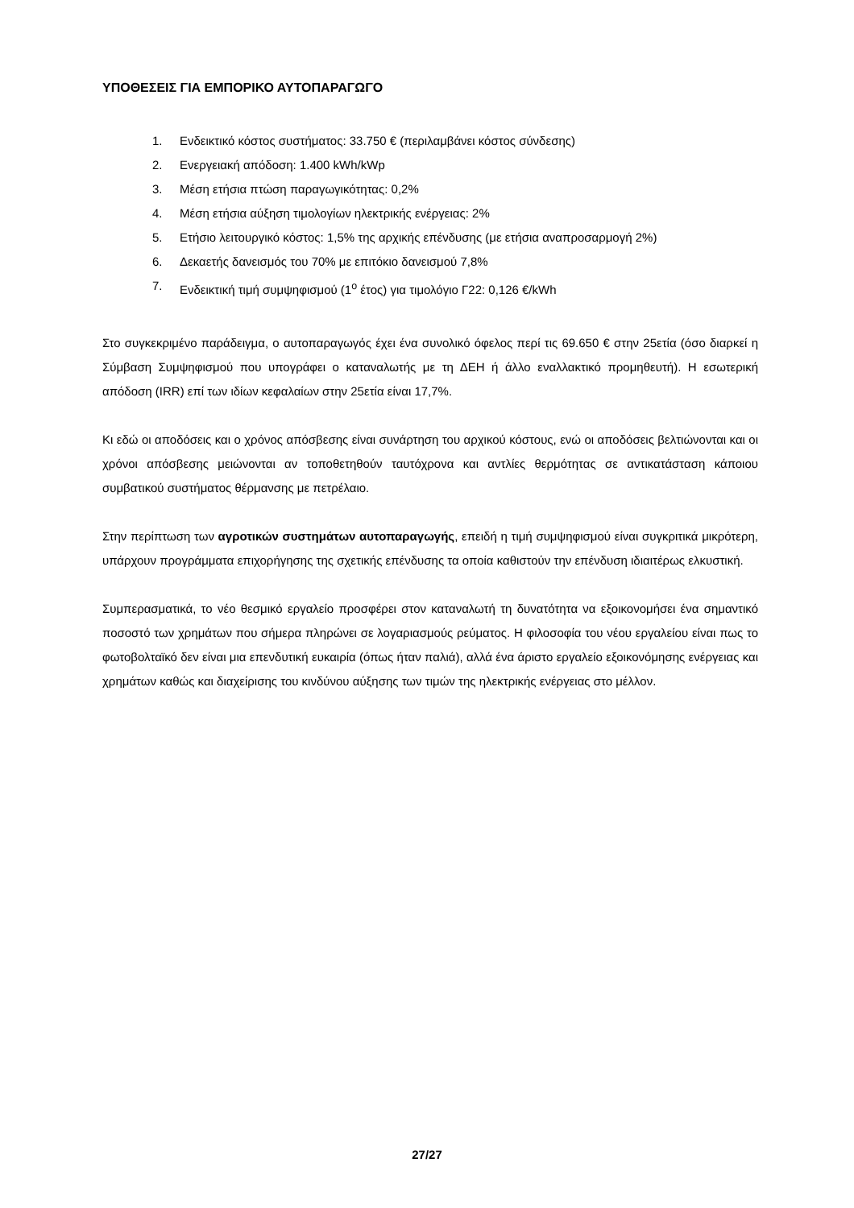ΥΠΟΘΕΣΕΙΣ ΓΙΑ ΕΜΠΟΡΙΚΟ ΑΥΤΟΠΑΡΑΓΩΓΟ
1. Ενδεικτικό κόστος συστήματος: 33.750 € (περιλαμβάνει κόστος σύνδεσης)
2. Ενεργειακή απόδοση: 1.400 kWh/kWp
3. Μέση ετήσια πτώση παραγωγικότητας: 0,2%
4. Μέση ετήσια αύξηση τιμολογίων ηλεκτρικής ενέργειας: 2%
5. Ετήσιο λειτουργικό κόστος: 1,5% της αρχικής επένδυσης (με ετήσια αναπροσαρμογή 2%)
6. Δεκαετής δανεισμός του 70% με επιτόκιο δανεισμού 7,8%
7. Ενδεικτική τιμή συμψηφισμού (1<sup>ο</sup> έτος) για τιμολόγιο Γ22: 0,126 €/kWh
Στο συγκεκριμένο παράδειγμα, ο αυτοπαραγωγός έχει ένα συνολικό όφελος περί τις 69.650 € στην 25ετία (όσο διαρκεί η Σύμβαση Συμψηφισμού που υπογράφει ο καταναλωτής με τη ΔΕΗ ή άλλο εναλλακτικό προμηθευτή). Η εσωτερική απόδοση (IRR) επί των ιδίων κεφαλαίων στην 25ετία είναι 17,7%.
Κι εδώ οι αποδόσεις και ο χρόνος απόσβεσης είναι συνάρτηση του αρχικού κόστους, ενώ οι αποδόσεις βελτιώνονται και οι χρόνοι απόσβεσης μειώνονται αν τοποθετηθούν ταυτόχρονα και αντλίες θερμότητας σε αντικατάσταση κάποιου συμβατικού συστήματος θέρμανσης με πετρέλαιο.
Στην περίπτωση των αγροτικών συστημάτων αυτοπαραγωγής, επειδή η τιμή συμψηφισμού είναι συγκριτικά μικρότερη, υπάρχουν προγράμματα επιχορήγησης της σχετικής επένδυσης τα οποία καθιστούν την επένδυση ιδιαιτέρως ελκυστική.
Συμπερασματικά, το νέο θεσμικό εργαλείο προσφέρει στον καταναλωτή τη δυνατότητα να εξοικονομήσει ένα σημαντικό ποσοστό των χρημάτων που σήμερα πληρώνει σε λογαριασμούς ρεύματος. Η φιλοσοφία του νέου εργαλείου είναι πως το φωτοβολταϊκό δεν είναι μια επενδυτική ευκαιρία (όπως ήταν παλιά), αλλά ένα άριστο εργαλείο εξοικονόμησης ενέργειας και χρημάτων καθώς και διαχείρισης του κινδύνου αύξησης των τιμών της ηλεκτρικής ενέργειας στο μέλλον.
27/27